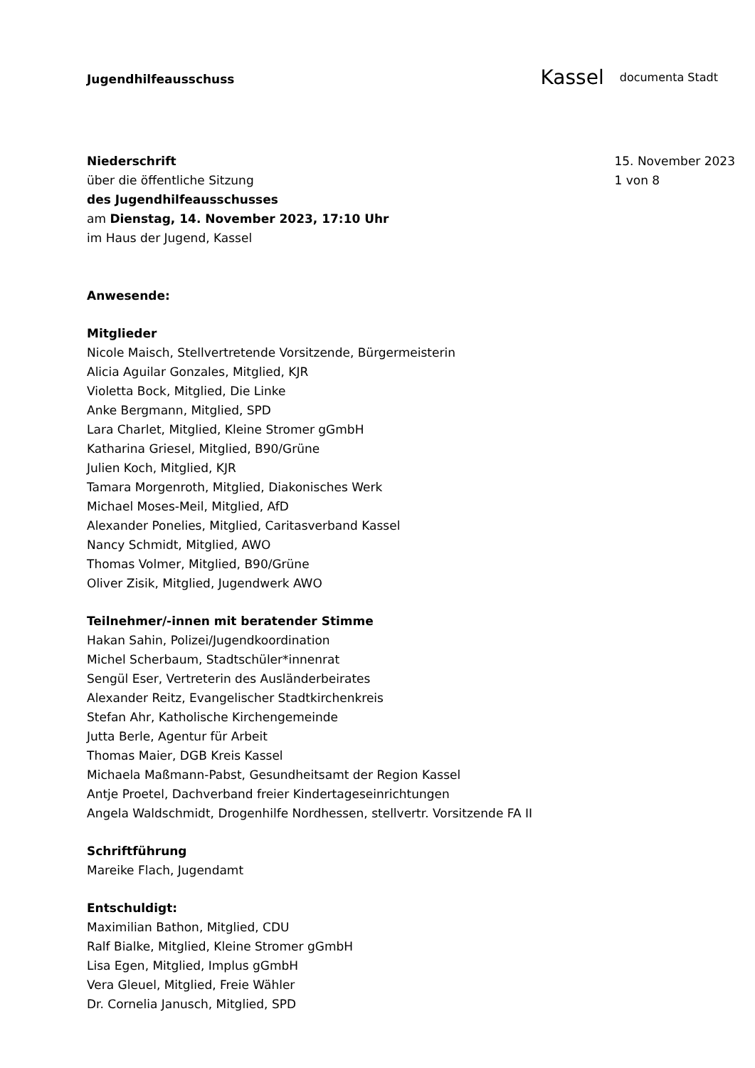Jugendhilfeausschuss
Kassel documenta Stadt
Niederschrift
über die öffentliche Sitzung
des Jugendhilfeausschusses
am Dienstag, 14. November 2023, 17:10 Uhr
im Haus der Jugend, Kassel
15. November 2023
1 von 8
Anwesende:
Mitglieder
Nicole Maisch, Stellvertretende Vorsitzende, Bürgermeisterin
Alicia Aguilar Gonzales, Mitglied, KJR
Violetta Bock, Mitglied, Die Linke
Anke Bergmann, Mitglied, SPD
Lara Charlet, Mitglied, Kleine Stromer gGmbH
Katharina Griesel, Mitglied, B90/Grüne
Julien Koch, Mitglied, KJR
Tamara Morgenroth, Mitglied, Diakonisches Werk
Michael Moses-Meil, Mitglied, AfD
Alexander Ponelies, Mitglied, Caritasverband Kassel
Nancy Schmidt, Mitglied, AWO
Thomas Volmer, Mitglied, B90/Grüne
Oliver Zisik, Mitglied, Jugendwerk AWO
Teilnehmer/-innen mit beratender Stimme
Hakan Sahin, Polizei/Jugendkoordination
Michel Scherbaum, Stadtschüler*innenrat
Sengül Eser, Vertreterin des Ausländerbeirates
Alexander Reitz, Evangelischer Stadtkirchenkreis
Stefan Ahr, Katholische Kirchengemeinde
Jutta Berle, Agentur für Arbeit
Thomas Maier, DGB Kreis Kassel
Michaela Maßmann-Pabst, Gesundheitsamt der Region Kassel
Antje Proetel, Dachverband freier Kindertageseinrichtungen
Angela Waldschmidt, Drogenhilfe Nordhessen, stellvertr. Vorsitzende FA II
Schriftführung
Mareike Flach, Jugendamt
Entschuldigt:
Maximilian Bathon, Mitglied, CDU
Ralf Bialke, Mitglied, Kleine Stromer gGmbH
Lisa Egen, Mitglied, Implus gGmbH
Vera Gleuel, Mitglied, Freie Wähler
Dr. Cornelia Janusch, Mitglied, SPD